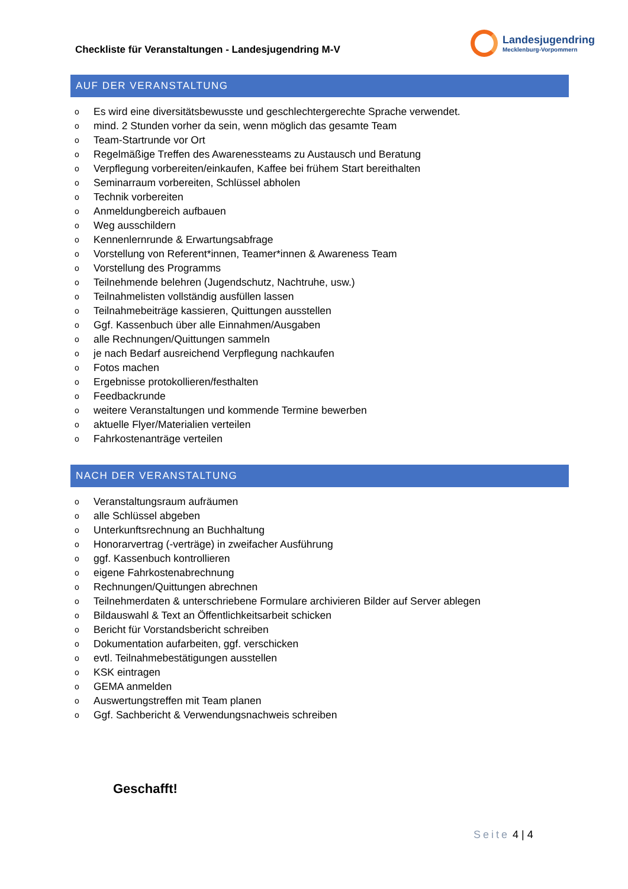Checkliste für Veranstaltungen - Landesjugendring M-V
Landesjugendring
Mecklenburg-Vorpommern
AUF DER VERANSTALTUNG
o Es wird eine diversitätsbewusste und geschlechtergerechte Sprache verwendet.
o mind. 2 Stunden vorher da sein, wenn möglich das gesamte Team
o Team-Startrunde vor Ort
o Regelmäßige Treffen des Awarenessteams zu Austausch und Beratung
o Verpflegung vorbereiten/einkaufen, Kaffee bei frühem Start bereithalten
o Seminarraum vorbereiten, Schlüssel abholen
o Technik vorbereiten
o Anmeldungbereich aufbauen
o Weg ausschildern
o Kennenlernrunde & Erwartungsabfrage
o Vorstellung von Referent*innen, Teamer*innen & Awareness Team
o Vorstellung des Programms
o Teilnehmende belehren (Jugendschutz, Nachtruhe, usw.)
o Teilnahmelisten vollständig ausfüllen lassen
o Teilnahmebeiträge kassieren, Quittungen ausstellen
o Ggf. Kassenbuch über alle Einnahmen/Ausgaben
o alle Rechnungen/Quittungen sammeln
o je nach Bedarf ausreichend Verpflegung nachkaufen
o Fotos machen
o Ergebnisse protokollieren/festhalten
o Feedbackrunde
o weitere Veranstaltungen und kommende Termine bewerben
o aktuelle Flyer/Materialien verteilen
o Fahrkostenanträge verteilen
NACH DER VERANSTALTUNG
o Veranstaltungsraum aufräumen
o alle Schlüssel abgeben
o Unterkunftsrechnung an Buchhaltung
o Honorarvertrag (-verträge) in zweifacher Ausführung
o ggf. Kassenbuch kontrollieren
o eigene Fahrkostenabrechnung
o Rechnungen/Quittungen abrechnen
o Teilnehmerdaten & unterschriebene Formulare archivieren Bilder auf Server ablegen
o Bildauswahl & Text an Öffentlichkeitsarbeit schicken
o Bericht für Vorstandsbericht schreiben
o Dokumentation aufarbeiten, ggf. verschicken
o evtl. Teilnahmebestätigungen ausstellen
o KSK eintragen
o GEMA anmelden
o Auswertungstreffen mit Team planen
o Ggf. Sachbericht & Verwendungsnachweis schreiben
Geschafft!
Seite 4 | 4